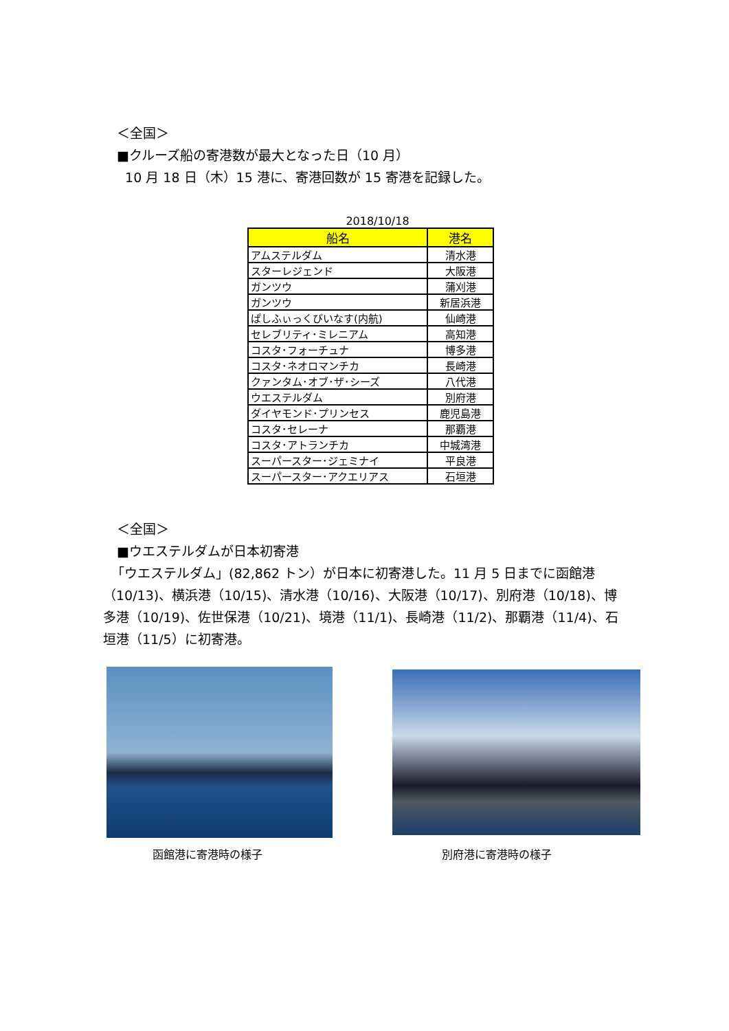＜全国＞
■クルーズ船の寄港数が最大となった日（10 月）
10 月 18 日（木）15 港に、寄港回数が 15 寄港を記録した。
2018/10/18
| 船名 | 港名 |
| --- | --- |
| アムステルダム | 清水港 |
| スターレジェンド | 大阪港 |
| ガンツウ | 蒲刈港 |
| ガンツウ | 新居浜港 |
| ぱしふぃっくびいなす(内航) | 仙崎港 |
| セレブリティ･ミレニアム | 高知港 |
| コスタ･フォーチュナ | 博多港 |
| コスタ･ネオロマンチカ | 長崎港 |
| クァンタム･オブ･ザ･シーズ | 八代港 |
| ウエステルダム | 別府港 |
| ダイヤモンド･プリンセス | 鹿児島港 |
| コスタ･セレーナ | 那覇港 |
| コスタ･アトランチカ | 中城湾港 |
| スーパースター･ジェミナイ | 平良港 |
| スーパースター･アクエリアス | 石垣港 |
＜全国＞
■ウエステルダムが日本初寄港
「ウエステルダム」(82,862 トン）が日本に初寄港した。11 月 5 日までに函館港（10/13)、横浜港（10/15)、清水港（10/16)、大阪港（10/17)、別府港（10/18)、博多港（10/19)、佐世保港（10/21)、境港（11/1)、長崎港（11/2)、那覇港（11/4)、石垣港（11/5）に初寄港。
函館港に寄港時の様子 別府港に寄港時の様子